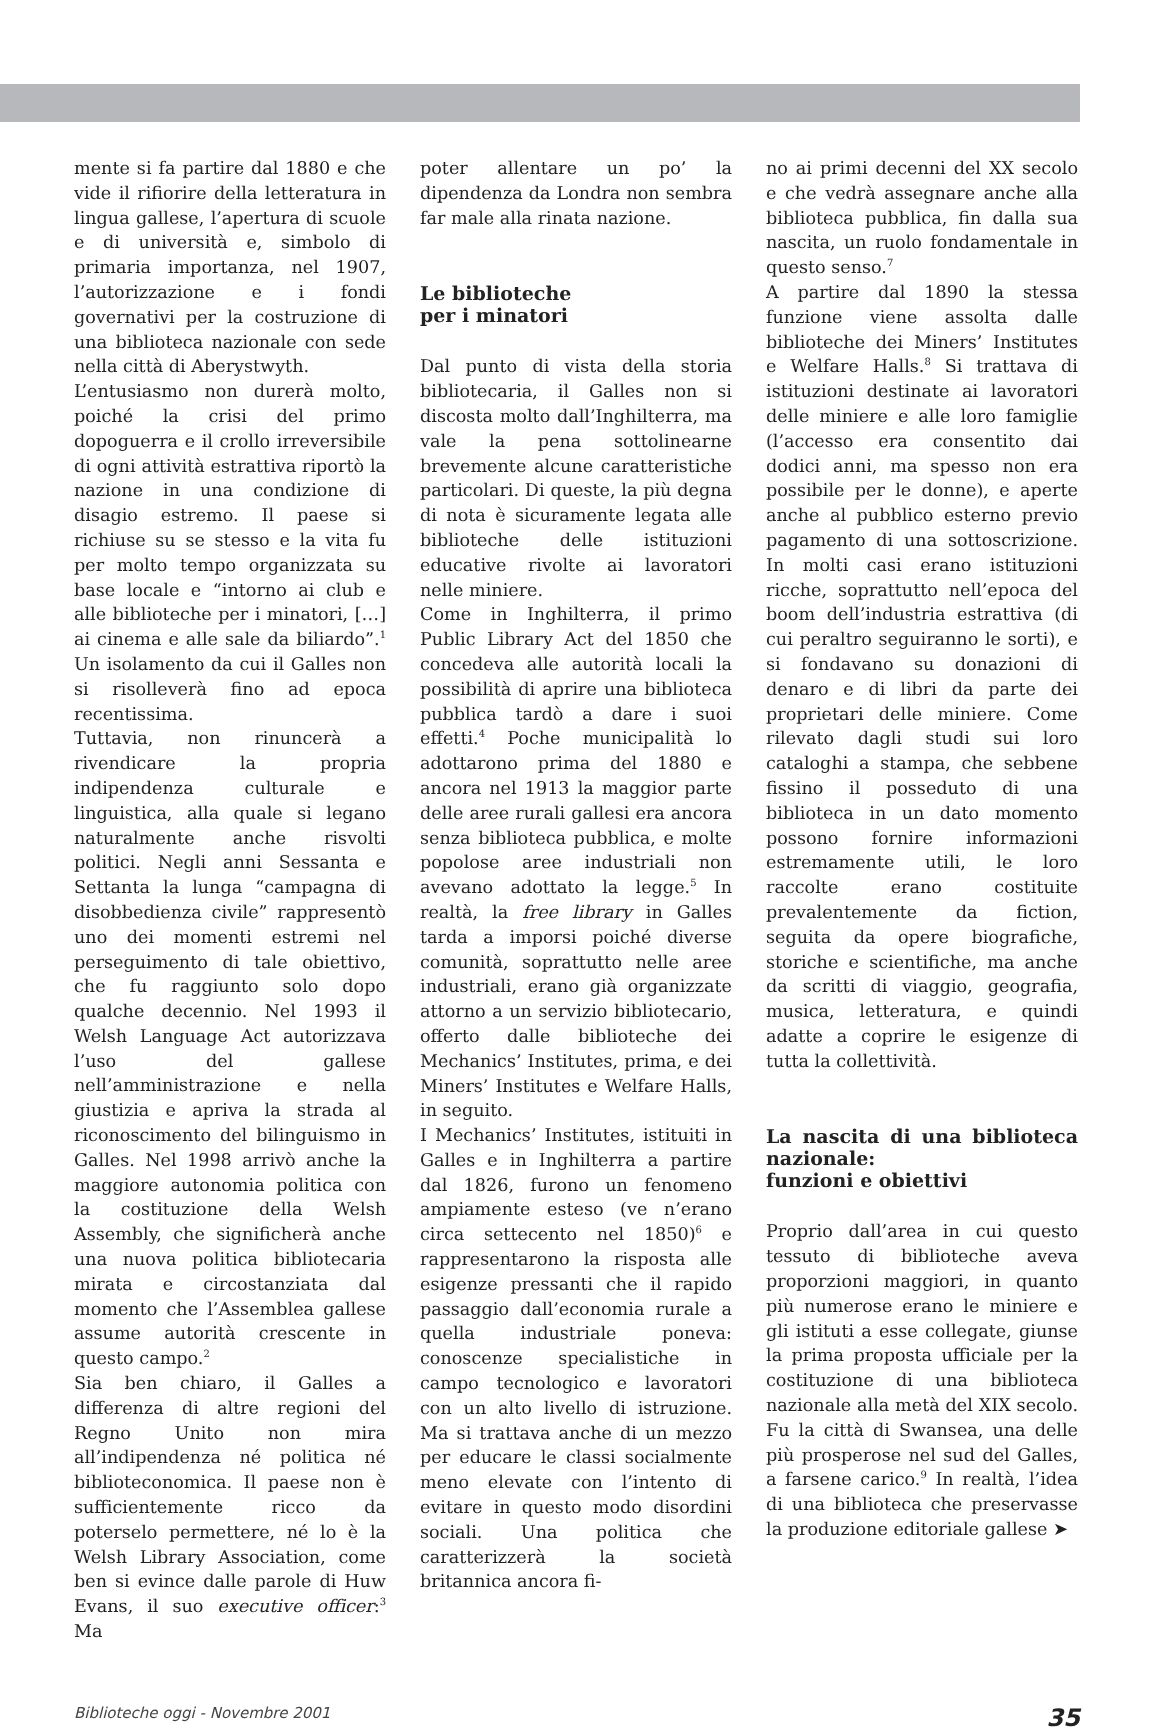mente si fa partire dal 1880 e che vide il rifiorire della letteratura in lingua gallese, l’apertura di scuole e di università e, simbolo di primaria importanza, nel 1907, l’autorizzazione e i fondi governativi per la costruzione di una biblioteca nazionale con sede nella città di Aberystwyth.
L’entusiasmo non durerà molto, poiché la crisi del primo dopoguerra e il crollo irreversibile di ogni attività estrattiva riportò la nazione in una condizione di disagio estremo. Il paese si richiuse su se stesso e la vita fu per molto tempo organizzata su base locale e “intorno ai club e alle biblioteche per i minatori, […] ai cinema e alle sale da biliardo”.<sup>1</sup> Un isolamento da cui il Galles non si risolleverà fino ad epoca recentissima.
Tuttavia, non rinuncerà a rivendicare la propria indipendenza culturale e linguistica, alla quale si legano naturalmente anche risvolti politici. Negli anni Sessanta e Settanta la lunga “campagna di disobbedienza civile” rappresentò uno dei momenti estremi nel perseguimento di tale obiettivo, che fu raggiunto solo dopo qualche decennio. Nel 1993 il Welsh Language Act autorizzava l’uso del gallese nell’amministrazione e nella giustizia e apriva la strada al riconoscimento del bilinguismo in Galles. Nel 1998 arrivò anche la maggiore autonomia politica con la costituzione della Welsh Assembly, che significherà anche una nuova politica bibliotecaria mirata e circostanziata dal momento che l’Assemblea gallese assume autorità crescente in questo campo.<sup>2</sup>
Sia ben chiaro, il Galles a differenza di altre regioni del Regno Unito non mira all’indipendenza né politica né biblioteconomica. Il paese non è sufficientemente ricco da poterselo permettere, né lo è la Welsh Library Association, come ben si evince dalle parole di Huw Evans, il suo executive officer:<sup>3</sup> Ma
poter allentare un po’ la dipendenza da Londra non sembra far male alla rinata nazione.
Le biblioteche
per i minatori
Dal punto di vista della storia bibliotecaria, il Galles non si discosta molto dall’Inghilterra, ma vale la pena sottolinearne brevemente alcune caratteristiche particolari. Di queste, la più degna di nota è sicuramente legata alle biblioteche delle istituzioni educative rivolte ai lavoratori nelle miniere.
Come in Inghilterra, il primo Public Library Act del 1850 che concedeva alle autorità locali la possibilità di aprire una biblioteca pubblica tardò a dare i suoi effetti.<sup>4</sup> Poche municipalità lo adottarono prima del 1880 e ancora nel 1913 la maggior parte delle aree rurali gallesi era ancora senza biblioteca pubblica, e molte popolose aree industriali non avevano adottato la legge.<sup>5</sup> In realtà, la free library in Galles tarda a imporsi poiché diverse comunità, soprattutto nelle aree industriali, erano già organizzate attorno a un servizio bibliotecario, offerto dalle biblioteche dei Mechanics’ Institutes, prima, e dei Miners’ Institutes e Welfare Halls, in seguito.
I Mechanics’ Institutes, istituiti in Galles e in Inghilterra a partire dal 1826, furono un fenomeno ampiamente esteso (ve n’erano circa settecento nel 1850)<sup>6</sup> e rappresentarono la risposta alle esigenze pressanti che il rapido passaggio dall’economia rurale a quella industriale poneva: conoscenze specialistiche in campo tecnologico e lavoratori con un alto livello di istruzione. Ma si trattava anche di un mezzo per educare le classi socialmente meno elevate con l’intento di evitare in questo modo disordini sociali. Una politica che caratterizzerà la società britannica ancora fi-
no ai primi decenni del XX secolo e che vedrà assegnare anche alla biblioteca pubblica, fin dalla sua nascita, un ruolo fondamentale in questo senso.<sup>7</sup>
A partire dal 1890 la stessa funzione viene assolta dalle biblioteche dei Miners’ Institutes e Welfare Halls.<sup>8</sup> Si trattava di istituzioni destinate ai lavoratori delle miniere e alle loro famiglie (l’accesso era consentito dai dodici anni, ma spesso non era possibile per le donne), e aperte anche al pubblico esterno previo pagamento di una sottoscrizione. In molti casi erano istituzioni ricche, soprattutto nell’epoca del boom dell’industria estrattiva (di cui peraltro seguiranno le sorti), e si fondavano su donazioni di denaro e di libri da parte dei proprietari delle miniere. Come rilevato dagli studi sui loro cataloghi a stampa, che sebbene fissino il posseduto di una biblioteca in un dato momento possono fornire informazioni estremamente utili, le loro raccolte erano costituite prevalentemente da fiction, seguita da opere biografiche, storiche e scientifiche, ma anche da scritti di viaggio, geografia, musica, letteratura, e quindi adatte a coprire le esigenze di tutta la collettività.
La nascita di una biblioteca nazionale:
funzioni e obiettivi
Proprio dall’area in cui questo tessuto di biblioteche aveva proporzioni maggiori, in quanto più numerose erano le miniere e gli istituti a esse collegate, giunse la prima proposta ufficiale per la costituzione di una biblioteca nazionale alla metà del XIX secolo. Fu la città di Swansea, una delle più prosperose nel sud del Galles, a farsene carico.<sup>9</sup> In realtà, l’idea di una biblioteca che preservasse la produzione editoriale gallese ➤
Biblioteche oggi - Novembre 2001 35